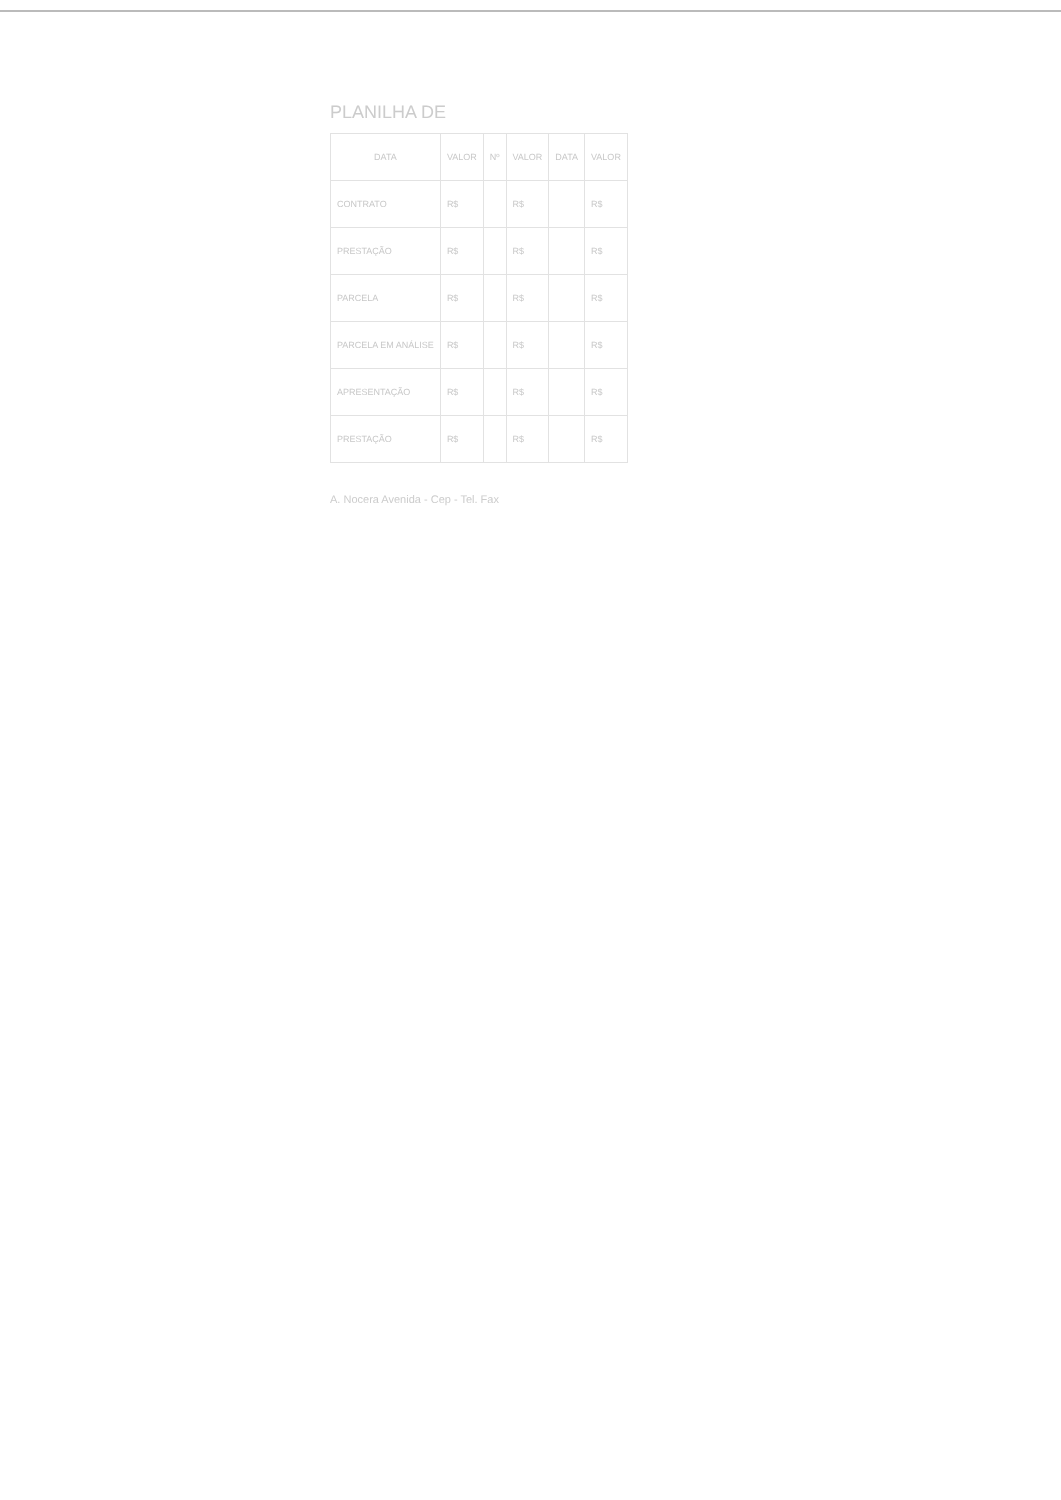PLANILHA DE
| DATA | VALOR | Nº | VALOR | DATA | VALOR |
| --- | --- | --- | --- | --- | --- |
| CONTRATO | R$ | | R$ | | R$ |
| PRESTAÇÃO | R$ | | R$ | | R$ |
| PARCELA | R$ | | R$ | | R$ |
| PARCELA EM ANÁLISE | R$ | | R$ | | R$ |
| APRESENTAÇÃO | R$ | | R$ | | R$ |
| PRESTAÇÃO | R$ | | R$ | | R$ |
A. Nocera Avenida - Cep - Tel. Fax